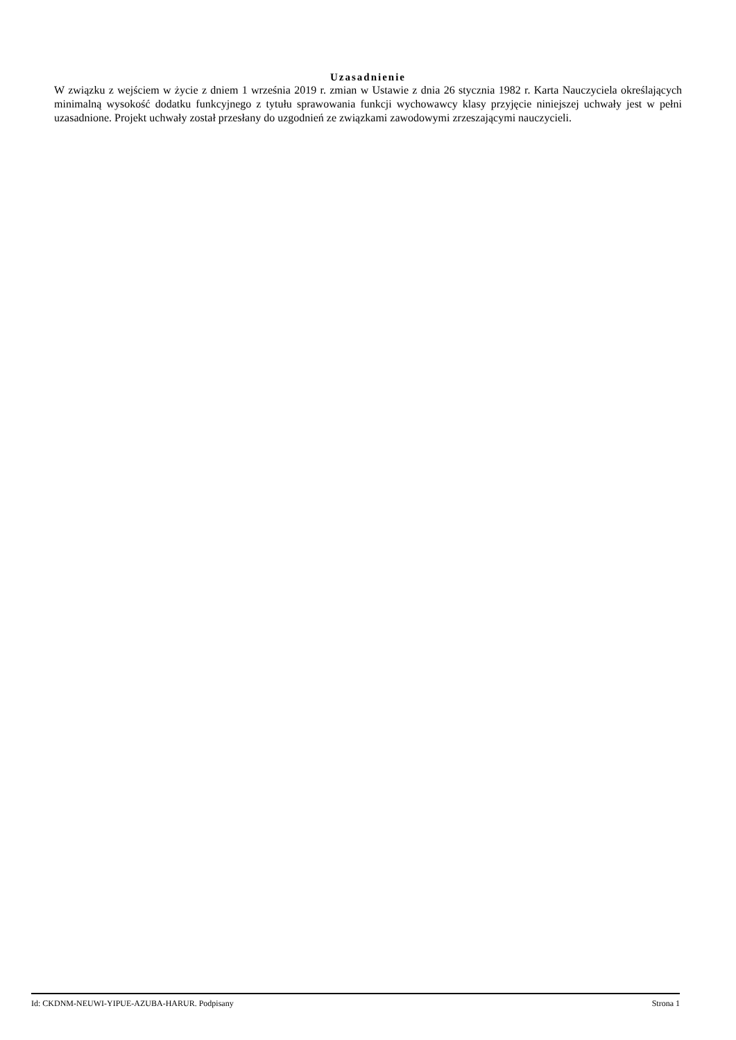Uzasadnienie
W związku z wejściem w życie z dniem 1 września 2019 r. zmian w Ustawie z dnia 26 stycznia 1982 r. Karta Nauczyciela określających minimalną wysokość dodatku funkcyjnego z tytułu sprawowania funkcji wychowawcy klasy przyjęcie niniejszej uchwały jest w pełni uzasadnione. Projekt uchwały został przesłany do uzgodnień ze związkami zawodowymi zrzeszającymi nauczycieli.
Id: CKDNM-NEUWI-YIPUE-AZUBA-HARUR. Podpisany Strona 1